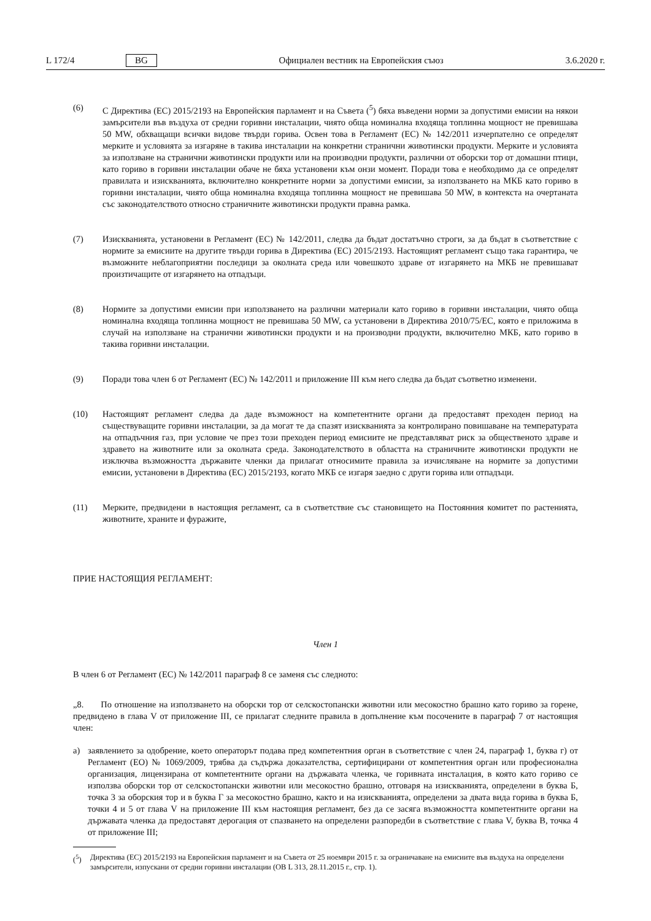L 172/4 BG Официален вестник на Европейския съюз 3.6.2020 г.
(6) С Директива (ЕС) 2015/2193 на Европейския парламент и на Съвета (<sup>5</sup>) бяха въведени норми за допустими емисии на някои замърсители във въздуха от средни горивни инсталации, чиято обща номинална входяща топлинна мощност не превишава 50 MW, обхващащи всички видове твърди горива. Освен това в Регламент (ЕС) № 142/2011 изчерпателно се определят мерките и условията за изгаряне в такива инсталации на конкретни странични животински продукти. Мерките и условията за използване на странични животински продукти или на производни продукти, различни от оборски тор от домашни птици, като гориво в горивни инсталации обаче не бяха установени към онзи момент. Поради това е необходимо да се определят правилата и изискванията, включително конкретните норми за допустими емисии, за използването на МКБ като гориво в горивни инсталации, чиято обща номинална входяща топлинна мощност не превишава 50 MW, в контекста на очертаната със законодателството относно страничните животински продукти правна рамка.
(7) Изискванията, установени в Регламент (ЕС) № 142/2011, следва да бъдат достатъчно строги, за да бъдат в съответствие с нормите за емисиите на другите твърди горива в Директива (ЕС) 2015/2193. Настоящият регламент също така гарантира, че възможните неблагоприятни последици за околната среда или човешкото здраве от изгарянето на МКБ не превишават произтичащите от изгарянето на отпадъци.
(8) Нормите за допустими емисии при използването на различни материали като гориво в горивни инсталации, чиято обща номинална входяща топлинна мощност не превишава 50 MW, са установени в Директива 2010/75/ЕС, която е приложима в случай на използване на странични животински продукти и на производни продукти, включително МКБ, като гориво в такива горивни инсталации.
(9) Поради това член 6 от Регламент (ЕС) № 142/2011 и приложение III към него следва да бъдат съответно изменени.
(10) Настоящият регламент следва да даде възможност на компетентните органи да предоставят преходен период на съществуващите горивни инсталации, за да могат те да спазят изискванията за контролирано повишаване на температурата на отпадъчния газ, при условие че през този преходен период емисиите не представляват риск за общественото здраве и здравето на животните или за околната среда. Законодателството в областта на страничните животински продукти не изключва възможността държавите членки да прилагат относимите правила за изчисляване на нормите за допустими емисии, установени в Директива (ЕС) 2015/2193, когато МКБ се изгаря заедно с други горива или отпадъци.
(11) Мерките, предвидени в настоящия регламент, са в съответствие със становището на Постоянния комитет по растенията, животните, храните и фуражите,
ПРИЕ НАСТОЯЩИЯ РЕГЛАМЕНТ:
Член 1
В член 6 от Регламент (ЕС) № 142/2011 параграф 8 се заменя със следното:
„8. По отношение на използването на оборски тор от селскостопански животни или месокостно брашно като гориво за горене, предвидено в глава V от приложение III, се прилагат следните правила в допълнение към посочените в параграф 7 от настоящия член:
а) заявлението за одобрение, което операторът подава пред компетентния орган в съответствие с член 24, параграф 1, буква г) от Регламент (ЕО) № 1069/2009, трябва да съдържа доказателства, сертифицирани от компетентния орган или професионална организация, лицензирана от компетентните органи на държавата членка, че горивната инсталация, в която като гориво се използва оборски тор от селскостопански животни или месокостно брашно, отговаря на изискванията, определени в буква Б, точка 3 за оборския тор и в буква Г за месокостно брашно, както и на изискванията, определени за двата вида горива в буква Б, точки 4 и 5 от глава V на приложение III към настоящия регламент, без да се засяга възможността компетентните органи на държавата членка да предоставят дерогация от спазването на определени разпоредби в съответствие с глава V, буква В, точка 4 от приложение III;
(<sup>5</sup>) Директива (ЕС) 2015/2193 на Европейския парламент и на Съвета от 25 ноември 2015 г. за ограничаване на емисиите във въздуха на определени замърсители, изпускани от средни горивни инсталации (ОВ L 313, 28.11.2015 г., стр. 1).